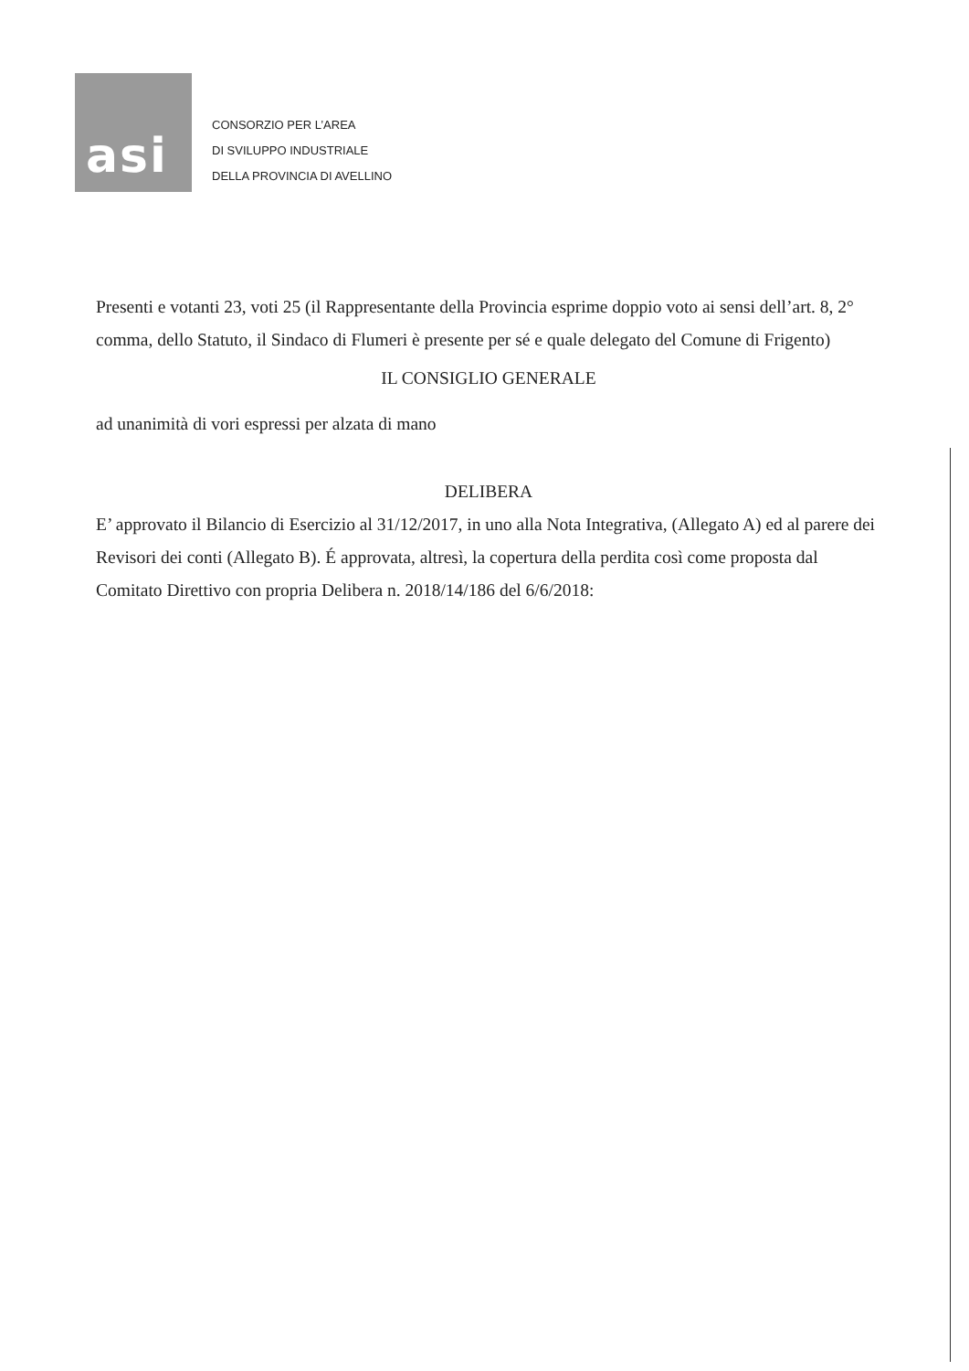asi
CONSORZIO PER L’AREA
DI SVILUPPO INDUSTRIALE
DELLA PROVINCIA DI AVELLINO
Presenti e votanti 23, voti 25 (il Rappresentante della Provincia esprime doppio voto ai sensi dell’art. 8, 2° comma, dello Statuto, il Sindaco di Flumeri è presente per sé e quale delegato del Comune di Frigento)
IL CONSIGLIO GENERALE
ad unanimità di vori espressi per alzata di mano
DELIBERA
E’ approvato il Bilancio di Esercizio al 31/12/2017, in uno alla Nota Integrativa, (Allegato A) ed al parere dei Revisori dei conti (Allegato B). É approvata, altresì, la copertura della perdita così come proposta dal Comitato Direttivo con propria Delibera n. 2018/14/186 del 6/6/2018: